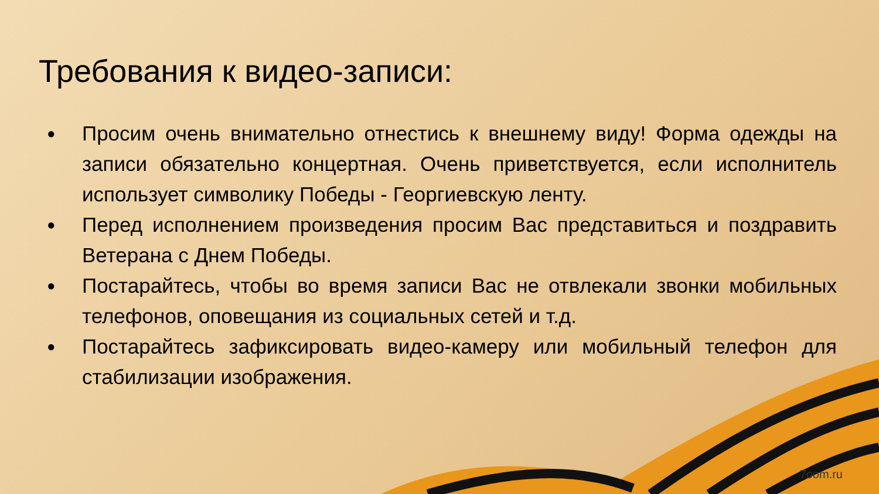Требования к видео-записи:
● Просим очень внимательно отнестись к внешнему виду! Форма одежды на записи обязательно концертная. Очень приветствуется, если исполнитель использует символику Победы - Георгиевскую ленту.
● Перед исполнением произведения просим Вас представиться и поздравить Ветерана с Днем Победы.
● Постарайтесь, чтобы во время записи Вас не отвлекали звонки мобильных телефонов, оповещания из социальных сетей и т.д.
● Постарайтесь зафиксировать видео-камеру или мобильный телефон для стабилизации изображения.
7oom.ru